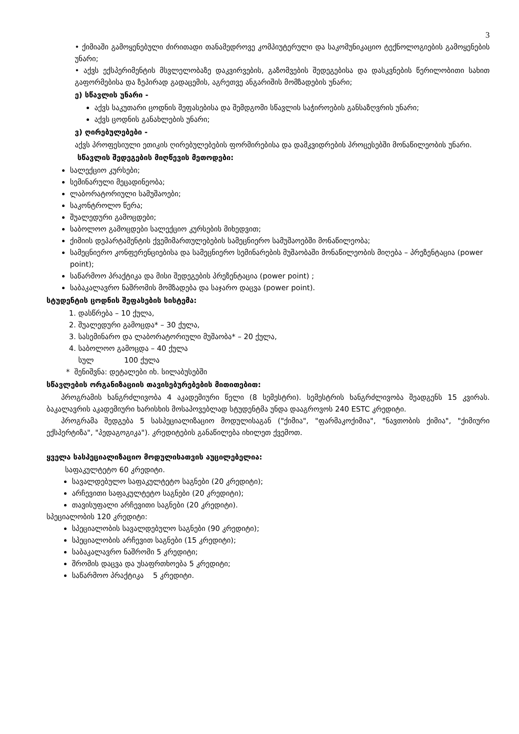3
• ქიმიაში გამოყენებული ძირითადი თანამედროვე კომპიუტერული და საკომუნიკაციო ტექნოლოგიების გამოყენების უნარი;
• აქვს ექსპერიმენტის მსვლელობაზე დაკვირვების, გაზომვების შედეგებისა და დასკვნების წერილობითი სახით გაფორმებისა და ზეპირად გადაცემის, აგრეთვე ანგარიშის მომზადების უნარი;
ე) სწავლის უნარი -
აქვს საკუთარი ცოდნის შეფასებისა და შემდგომი სწავლის საჭიროების განსაზღვრის უნარი;
აქვს ცოდნის განახლების უნარი;
ვ) ღირებულებები -
აქვს პროფესიული ეთიკის ღირებულებების ფორმირებისა და დამკვიდრების პროცესებში მონაწილეობის უნარი.
სწავლის შედეგების მიღწევის მეთოდები:
სალექციო კურსები;
სემინარული მეცადინეობა;
ლაბორატორიული სამუშაოები;
საკონტროლო წერა;
შუალედური გამოცდები;
საბოლოო გამოცდები სალექციო კურსების მიხედვით;
ქიმიის დეპარტამენტის ქვემიმართულებების სამეცნიერო სამუშაოებში მონაწილეობა;
სამეცნიერო კონფერენციებისა და სამეცნიერო სემინარების მუშაობაში მონაწილეობის მიღება – პრეზენტაცია (power point);
საწარმოო პრაქტიკა და მისი შედეგების პრეზენტაცია (power point) ;
საბაკალავრო ნაშრომის მომზადება და საჯარო დაცვა (power point).
სტუდენტის ცოდნის შეფასების სისტემა:
1. დასწრება – 10 ქულა,
2. შუალედური გამოცდა* – 30 ქულა,
3. სასემინარო და ლაბორატორიული მუშაობა* – 20 ქულა,
4. საბოლოო გამოცდა – 40 ქულა
სულ 100 ქულა
* შენიშვნა: დეტალები იხ. სილაბუსებში
სწავლების ორგანიზაციის თავისებურებების მითითებით:
პროგრამის ხანგრძლივობა 4 აკადემიური წელი (8 სემესტრი). სემესტრის ხანგრძლივობა შეადგენს 15 კვირას. ბაკალავრის აკადემიური ხარისხის მოსაპოვებლად სტუდენტმა უნდა დააგროვოს 240 ESTC კრედიტი.
პროგრამა შედგება 5 სასპეციალიზაციო მოდულისაგან ("ქიმია", "ფარმაკოქიმია", "ნავთობის ქიმია", "ქიმიური ექსპერტიზა", "პედაგოგიკა"). კრედიტების განაწილება იხილეთ ქვემოთ.
ყველა სასპეციალიზაციო მოდულისათვის აუცილებელია:
საფაკულტეტო 60 კრედიტი.
სავალდებულო საფაკულტეტო საგნები (20 კრედიტი);
არჩევითი საფაკულტეტო საგნები (20 კრედიტი);
თავისუფალი არჩევითი საგნები (20 კრედიტი).
სპეციალობის 120 კრედიტი:
სპეციალობის სავალდებულო საგნები (90 კრედიტი);
სპეციალობის არჩევით საგნები (15 კრედიტი);
საბაკალავრო ნაშრომი 5 კრედიტი;
შრომის დაცვა და უსაფრთხოება 5 კრედიტი;
საწარმოო პრაქტიკა 5 კრედიტი.